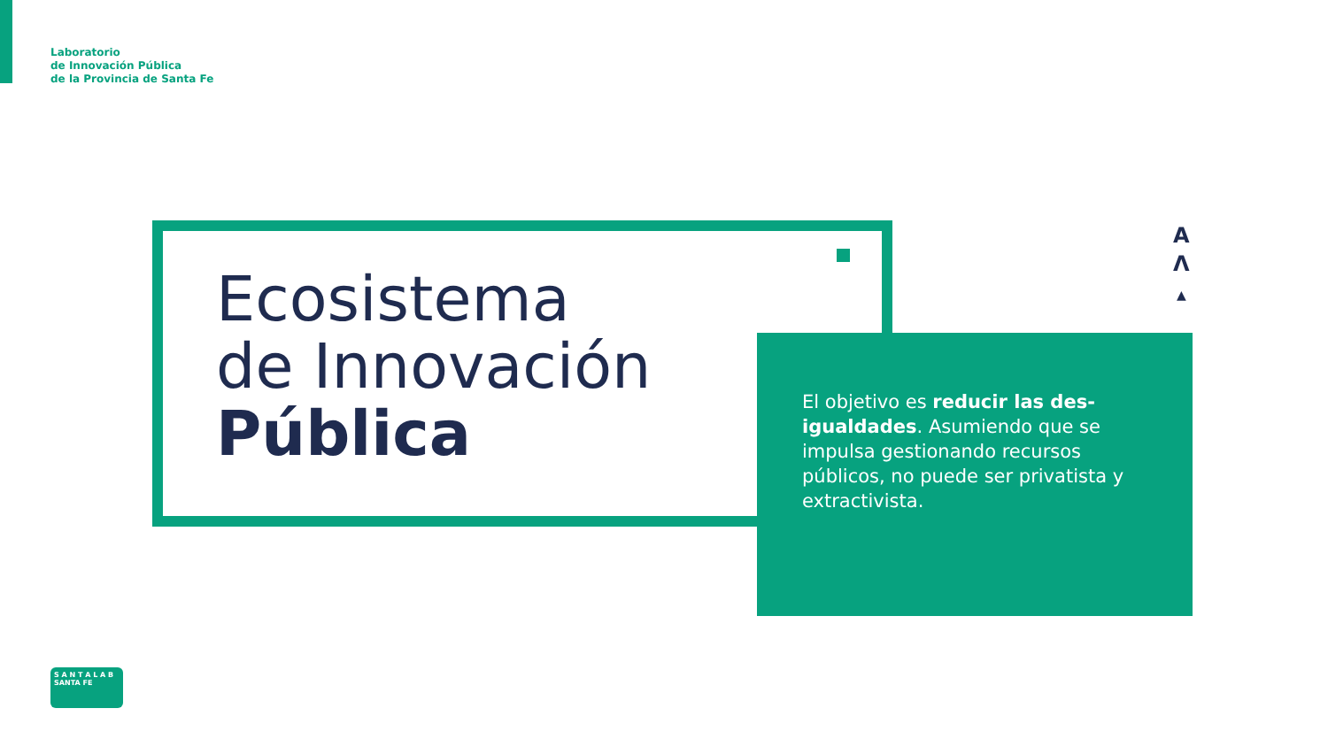Laboratorio
de Innovación Pública
de la Provincia de Santa Fe
Ecosistema
de Innovación
Pública
A
Λ
▲
El objetivo es reducir las des-igualdades. Asumiendo que se impulsa gestionando recursos públicos, no puede ser privatista y extractivista.
S A N T A L A B SANTA FE